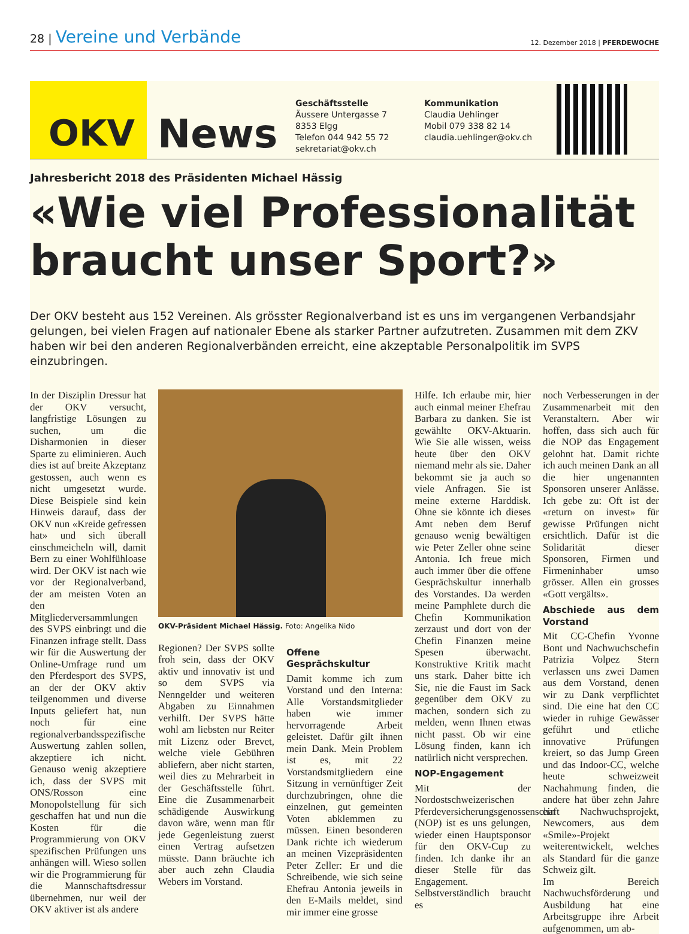28 | Vereine und Verbände
12. Dezember 2018 | PFERDEWOCHE
OKV
News
Geschäftsstelle
Äussere Untergasse 7
8353 Elgg
Telefon 044 942 55 72
sekretariat@okv.ch
Kommunikation
Claudia Uehlinger
Mobil 079 338 82 14
claudia.uehlinger@okv.ch
Jahresbericht 2018 des Präsidenten Michael Hässig
«Wie viel Professionalität braucht unser Sport?»
Der OKV besteht aus 152 Vereinen. Als grösster Regionalverband ist es uns im vergangenen Verbandsjahr gelungen, bei vielen Fragen auf nationaler Ebene als starker Partner aufzutreten. Zusammen mit dem ZKV haben wir bei den anderen Regionalverbänden erreicht, eine akzeptable Personalpolitik im SVPS einzubringen.
In der Disziplin Dressur hat der OKV versucht, langfristige Lösungen zu suchen, um die Disharmonien in dieser Sparte zu eliminieren. Auch dies ist auf breite Akzeptanz gestossen, auch wenn es nicht umgesetzt wurde. Diese Beispiele sind kein Hinweis darauf, dass der OKV nun «Kreide gefressen hat» und sich überall einschmeicheln will, damit Bern zu einer Wohlfühloase wird. Der OKV ist nach wie vor der Regionalverband, der am meisten Voten an den Mitgliederversammlungen des SVPS einbringt und die Finanzen infrage stellt. Dass wir für die Auswertung der Online-Umfrage rund um den Pferdesport des SVPS, an der der OKV aktiv teilgenommen und diverse Inputs geliefert hat, nun noch für eine regionalverbandsspezifische Auswertung zahlen sollen, akzeptiere ich nicht. Genauso wenig akzeptiere ich, dass der SVPS mit ONS/Rosson eine Monopolstellung für sich geschaffen hat und nun die Kosten für die Programmierung von OKV spezifischen Prüfungen uns anhängen will. Wieso sollen wir die Programmierung für die Mannschaftsdressur übernehmen, nur weil der OKV aktiver ist als andere
OKV-Präsident Michael Hässig. Foto: Angelika Nido
Regionen? Der SVPS sollte froh sein, dass der OKV aktiv und innovativ ist und so dem SVPS via Nenngelder und weiteren Abgaben zu Einnahmen verhilft. Der SVPS hätte wohl am liebsten nur Reiter mit Lizenz oder Brevet, welche viele Gebühren abliefern, aber nicht starten, weil dies zu Mehrarbeit in der Geschäftsstelle führt. Eine die Zusammenarbeit schädigende Auswirkung davon wäre, wenn man für jede Gegenleistung zuerst einen Vertrag aufsetzen müsste. Dann bräuchte ich aber auch zehn Claudia Webers im Vorstand.
Offene Gesprächskultur
Damit komme ich zum Vorstand und den Interna: Alle Vorstandsmitglieder haben wie immer hervorragende Arbeit geleistet. Dafür gilt ihnen mein Dank. Mein Problem ist es, mit 22 Vorstandsmitgliedern eine Sitzung in vernünftiger Zeit durchzubringen, ohne die einzelnen, gut gemeinten Voten abklemmen zu müssen. Einen besonderen Dank richte ich wiederum an meinen Vizepräsidenten Peter Zeller: Er und die Schreibende, wie sich seine Ehefrau Antonia jeweils in den E-Mails meldet, sind mir immer eine grosse
Hilfe. Ich erlaube mir, hier auch einmal meiner Ehefrau Barbara zu danken. Sie ist gewählte OKV-Aktuarin. Wie Sie alle wissen, weiss heute über den OKV niemand mehr als sie. Daher bekommt sie ja auch so viele Anfragen. Sie ist meine externe Harddisk. Ohne sie könnte ich dieses Amt neben dem Beruf genauso wenig bewältigen wie Peter Zeller ohne seine Antonia. Ich freue mich auch immer über die offene Gesprächskultur innerhalb des Vorstandes. Da werden meine Pamphlete durch die Chefin Kommunikation zerzaust und dort von der Chefin Finanzen meine Spesen überwacht. Konstruktive Kritik macht uns stark. Daher bitte ich Sie, nie die Faust im Sack gegenüber dem OKV zu machen, sondern sich zu melden, wenn Ihnen etwas nicht passt. Ob wir eine Lösung finden, kann ich natürlich nicht versprechen.
NOP-Engagement
Mit der Nordostschweizerischen Pferdeversicherungsgenossenschaft (NOP) ist es uns gelungen, wieder einen Hauptsponsor für den OKV-Cup zu finden. Ich danke ihr an dieser Stelle für das Engagement. Selbstverständlich braucht es
noch Verbesserungen in der Zusammenarbeit mit den Veranstaltern. Aber wir hoffen, dass sich auch für die NOP das Engagement gelohnt hat. Damit richte ich auch meinen Dank an all die hier ungenannten Sponsoren unserer Anlässe. Ich gebe zu: Oft ist der «return on invest» für gewisse Prüfungen nicht ersichtlich. Dafür ist die Solidarität dieser Sponsoren, Firmen und Firmeninhaber umso grösser. Allen ein grosses «Gott vergälts».
Abschiede aus dem Vorstand
Mit CC-Chefin Yvonne Bont und Nachwuchschefin Patrizia Volpez Stern verlassen uns zwei Damen aus dem Vorstand, denen wir zu Dank verpflichtet sind. Die eine hat den CC wieder in ruhige Gewässer geführt und etliche innovative Prüfungen kreiert, so das Jump Green und das Indoor-CC, welche heute schweizweit Nachahmung finden, die andere hat über zehn Jahre ein Nachwuchsprojekt, Newcomers, aus dem «Smile»-Projekt weiterentwickelt, welches als Standard für die ganze Schweiz gilt.
Im Bereich Nachwuchsförderung und Ausbildung hat eine Arbeitsgruppe ihre Arbeit aufgenommen, um ab-